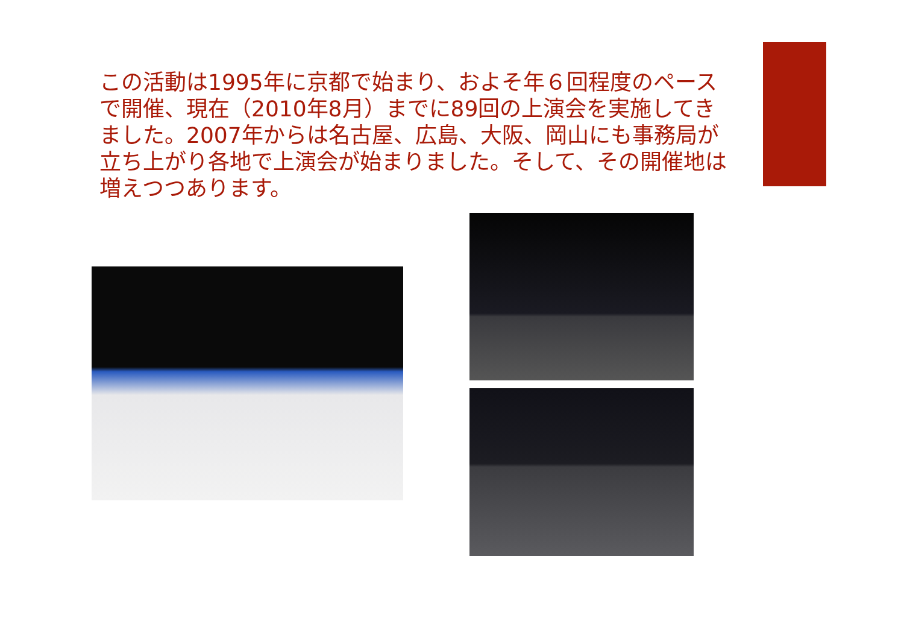この活動は1995年に京都で始まり、およそ年６回程度のペースで開催、現在（2010年8月）までに89回の上演会を実施してきました。2007年からは名古屋、広島、大阪、岡山にも事務局が立ち上がり各地で上演会が始まりました。そして、その開催地は増えつつあります。